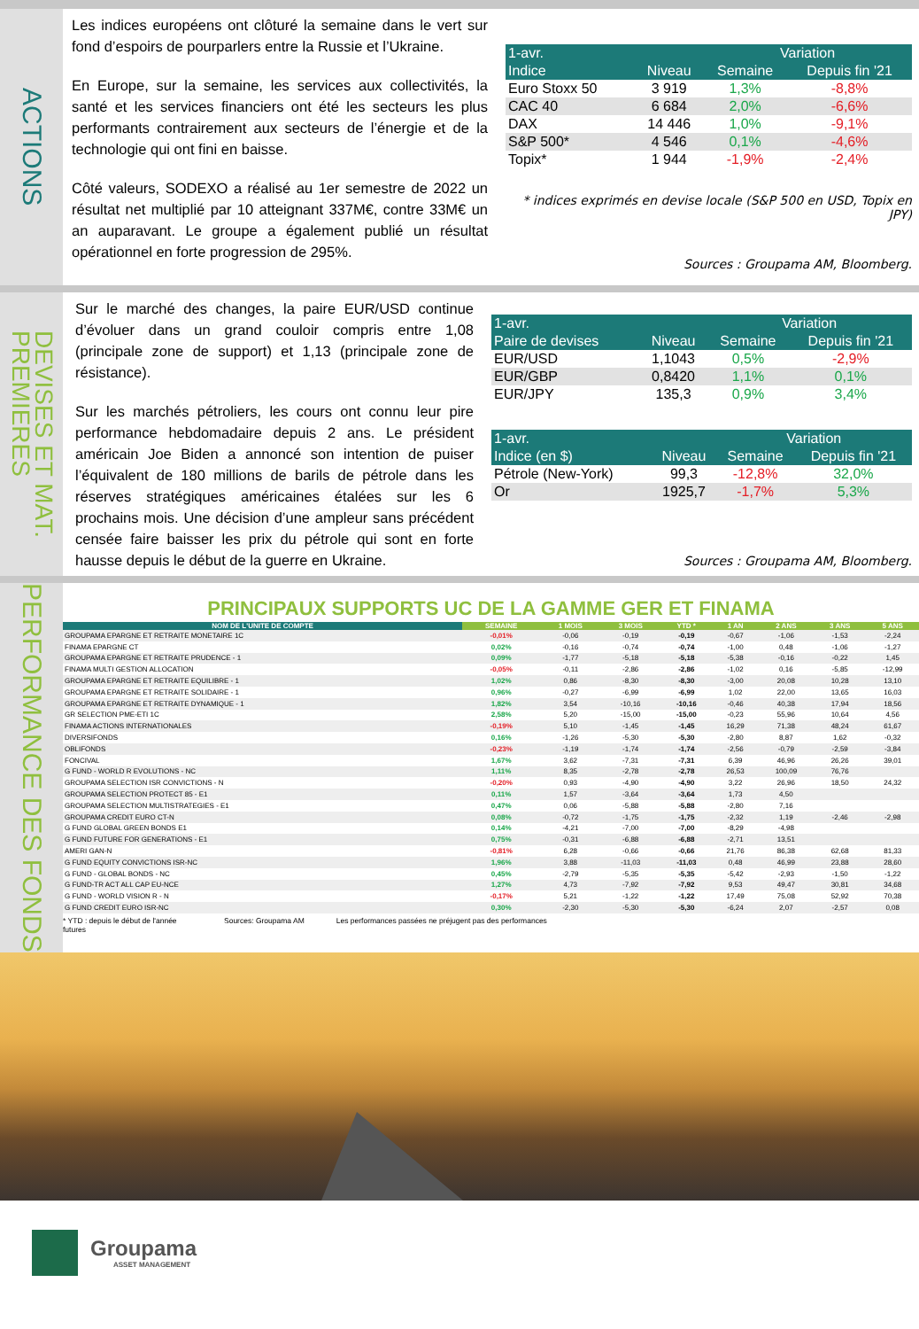ACTIONS
Les indices européens ont clôturé la semaine dans le vert sur fond d’espoirs de pourparlers entre la Russie et l’Ukraine.
En Europe, sur la semaine, les services aux collectivités, la santé et les services financiers ont été les secteurs les plus performants contrairement aux secteurs de l’énergie et de la technologie qui ont fini en baisse.
Côté valeurs, SODEXO a réalisé au 1er semestre de 2022 un résultat net multiplié par 10 atteignant 337M€, contre 33M€ un an auparavant. Le groupe a également publié un résultat opérationnel en forte progression de 295%.
| 1-avr. | | Variation | |
| --- | --- | --- | --- |
| Indice | Niveau | Semaine | Depuis fin '21 |
| Euro Stoxx 50 | 3 919 | 1,3% | -8,8% |
| CAC 40 | 6 684 | 2,0% | -6,6% |
| DAX | 14 446 | 1,0% | -9,1% |
| S&P 500* | 4 546 | 0,1% | -4,6% |
| Topix* | 1 944 | -1,9% | -2,4% |
* indices exprimés en devise locale (S&P 500 en USD, Topix en JPY)
Sources : Groupama AM, Bloomberg.
DEVISES ET MAT.
PREMIERES
Sur le marché des changes, la paire EUR/USD continue d’évoluer dans un grand couloir compris entre 1,08 (principale zone de support) et 1,13 (principale zone de résistance).
Sur les marchés pétroliers, les cours ont connu leur pire performance hebdomadaire depuis 2 ans. Le président américain Joe Biden a annoncé son intention de puiser l’équivalent de 180 millions de barils de pétrole dans les réserves stratégiques américaines étalées sur les 6 prochains mois. Une décision d’une ampleur sans précédent censée faire baisser les prix du pétrole qui sont en forte hausse depuis le début de la guerre en Ukraine.
| 1-avr. | | Variation | |
| --- | --- | --- | --- |
| Paire de devises | Niveau | Semaine | Depuis fin '21 |
| EUR/USD | 1,1043 | 0,5% | -2,9% |
| EUR/GBP | 0,8420 | 1,1% | 0,1% |
| EUR/JPY | 135,3 | 0,9% | 3,4% |
| 1-avr. | | Variation | |
| --- | --- | --- | --- |
| Indice (en $) | Niveau | Semaine | Depuis fin '21 |
| Pétrole (New-York) | 99,3 | -12,8% | 32,0% |
| Or | 1925,7 | -1,7% | 5,3% |
Sources : Groupama AM, Bloomberg.
PERFORMANCE DES FONDS
PRINCIPAUX SUPPORTS UC DE LA GAMME GER ET FINAMA
| NOM DE L'UNITE DE COMPTE | SEMAINE | 1 MOIS | 3 MOIS | YTD * | 1 AN | 2 ANS | 3 ANS | 5 ANS |
| --- | --- | --- | --- | --- | --- | --- | --- | --- |
| GROUPAMA EPARGNE ET RETRAITE MONETAIRE 1C | -0,01% | -0,06 | -0,19 | -0,19 | -0,67 | -1,06 | -1,53 | -2,24 |
| FINAMA EPARGNE CT | 0,02% | -0,16 | -0,74 | -0,74 | -1,00 | 0,48 | -1,06 | -1,27 |
| GROUPAMA EPARGNE ET RETRAITE PRUDENCE - 1 | 0,09% | -1,77 | -5,18 | -5,18 | -5,38 | -0,16 | -0,22 | 1,45 |
| FINAMA MULTI GESTION ALLOCATION | -0,05% | -0,11 | -2,86 | -2,86 | -1,02 | 0,16 | -5,85 | -12,99 |
| GROUPAMA EPARGNE ET RETRAITE EQUILIBRE - 1 | 1,02% | 0,86 | -8,30 | -8,30 | -3,00 | 20,08 | 10,28 | 13,10 |
| GROUPAMA EPARGNE ET RETRAITE SOLIDAIRE - 1 | 0,96% | -0,27 | -6,99 | -6,99 | 1,02 | 22,00 | 13,65 | 16,03 |
| GROUPAMA EPARGNE ET RETRAITE DYNAMIQUE - 1 | 1,82% | 3,54 | -10,16 | -10,16 | -0,46 | 40,38 | 17,94 | 18,56 |
| GR SELECTION PME-ETI 1C | 2,58% | 5,20 | -15,00 | -15,00 | -0,23 | 55,96 | 10,64 | 4,56 |
| FINAMA ACTIONS INTERNATIONALES | -0,19% | 5,10 | -1,45 | -1,45 | 16,29 | 71,38 | 48,24 | 61,67 |
| DIVERSIFONDS | 0,16% | -1,26 | -5,30 | -5,30 | -2,80 | 8,87 | 1,62 | -0,32 |
| OBLIFONDS | -0,23% | -1,19 | -1,74 | -1,74 | -2,56 | -0,79 | -2,59 | -3,84 |
| FONCIVAL | 1,67% | 3,62 | -7,31 | -7,31 | 6,39 | 46,96 | 26,26 | 39,01 |
| G FUND - WORLD R EVOLUTIONS - NC | 1,11% | 8,35 | -2,78 | -2,78 | 26,53 | 100,09 | 76,76 | |
| GROUPAMA SELECTION ISR CONVICTIONS - N | -0,20% | 0,93 | -4,90 | -4,90 | 3,22 | 26,96 | 18,50 | 24,32 |
| GROUPAMA SELECTION PROTECT 85 - E1 | 0,11% | 1,57 | -3,64 | -3,64 | 1,73 | 4,50 | | |
| GROUPAMA SELECTION MULTISTRATEGIES - E1 | 0,47% | 0,06 | -5,88 | -5,88 | -2,80 | 7,16 | | |
| GROUPAMA CREDIT EURO CT-N | 0,08% | -0,72 | -1,75 | -1,75 | -2,32 | 1,19 | -2,46 | -2,98 |
| G FUND GLOBAL GREEN BONDS E1 | 0,14% | -4,21 | -7,00 | -7,00 | -8,29 | -4,98 | | |
| G FUND FUTURE FOR GENERATIONS - E1 | 0,75% | -0,31 | -6,88 | -6,88 | -2,71 | 13,51 | | |
| AMERI GAN-N | -0,81% | 6,28 | -0,66 | -0,66 | 21,76 | 86,38 | 62,68 | 81,33 |
| G FUND EQUITY CONVICTIONS ISR-NC | 1,96% | 3,88 | -11,03 | -11,03 | 0,48 | 46,99 | 23,88 | 28,60 |
| G FUND - GLOBAL BONDS - NC | 0,45% | -2,79 | -5,35 | -5,35 | -5,42 | -2,93 | -1,50 | -1,22 |
| G FUND-TR ACT ALL CAP EU-NCE | 1,27% | 4,73 | -7,92 | -7,92 | 9,53 | 49,47 | 30,81 | 34,68 |
| G FUND - WORLD VISION R - N | -0,17% | 5,21 | -1,22 | -1,22 | 17,49 | 75,08 | 52,92 | 70,38 |
| G FUND CREDIT EURO ISR-NC | 0,30% | -2,30 | -5,30 | -5,30 | -6,24 | 2,07 | -2,57 | 0,08 |
* YTD : depuis le début de l'année futures Sources: Groupama AM Les performances passées ne préjugent pas des performances
Groupama
ASSET MANAGEMENT